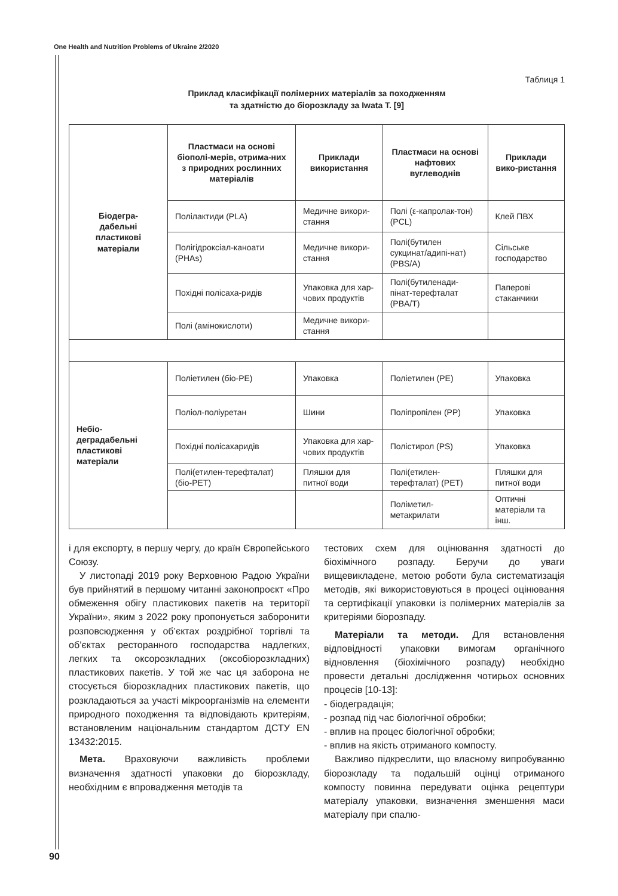One Health and Nutrition Problems of Ukraine 2/2020
Таблиця 1
Приклад класифікації полімерних матеріалів за походженням
та здатністю до біорозкладу за Iwata T. [9]
| Біодегра- дабельні пластикові матеріали | Пластмаси на основі біополі-мерів, отрима-них з природних рослинних матеріалів | Приклади використання | Пластмаси на основі нафтових вуглеводнів | Приклади вико-ристання |
| --- | --- | --- | --- | --- |
| | Полілактиди (PLA) | Медичне викори-стання | Полі (ε-капролак-тон) (PCL) | Клей ПВХ |
| | Полігідроксіал-каноати (PHAs) | Медичне викори-стання | Полі(бутилен сукцинат/адипі-нат) (PBS/A) | Сільське господарство |
| | Похідні полісаха-ридів | Упаковка для хар-чових продуктів | Полі(бутиленади-пінат-терефталат (PBA/T) | Паперові стаканчики |
| | Полі (амінокислоти) | Медичне викори-стання | | |
| Небіо- деградабельні пластикові матеріали | Поліетилен (біо-PE) | Упаковка | Поліетилен (PE) | Упаковка |
| | Поліол-поліуретан | Шини | Поліпропілен (PP) | Упаковка |
| | Похідні полісахаридів | Упаковка для хар-чових продуктів | Полістирол (PS) | Упаковка |
| | Полі(етилен-терефталат) (біо-PET) | Пляшки для питної води | Полі(етилен-терефталат) (PET) | Пляшки для питної води |
| | | | Поліметил-метакрилати | Оптичні матеріали та інш. |
і для експорту, в першу чергу, до країн Європейського Союзу.
У листопаді 2019 року Верховною Радою України був прийнятий в першому читанні законопроєкт «Про обмеження обігу пластикових пакетів на території України», яким з 2022 року пропонується заборонити розповсюдження у об’єктах роздрібної торгівлі та об’єктах ресторанного господарства надлегких, легких та оксорозкладних (оксобіорозкладних) пластикових пакетів. У той же час ця заборона не стосується біорозкладних пластикових пакетів, що розкладаються за участі мікроорганізмів на елементи природного походження та відповідають критеріям, встановленим національним стандартом ДСТУ EN 13432:2015.
Мета. Враховуючи важливість проблеми визначення здатності упаковки до біорозкладу, необхідним є впровадження методів та
тестових схем для оцінювання здатності до біохімічного розпаду. Беручи до уваги вищевикладене, метою роботи була систематизація методів, які використовуються в процесі оцінювання та сертифікації упаковки із полімерних матеріалів за критеріями біорозпаду.
Матеріали та методи. Для встановлення відповідності упаковки вимогам органічного відновлення (біохімічного розпаду) необхідно провести детальні дослідження чотирьох основних процесів [10-13]:
- біодеградація;
- розпад під час біологічної обробки;
- вплив на процес біологічної обробки;
- вплив на якість отриманого компосту.
Важливо підкреслити, що власному випробуванню біорозкладу та подальшій оцінці отриманого компосту повинна передувати оцінка рецептури матеріалу упаковки, визначення зменшення маси матеріалу при спалю-
90